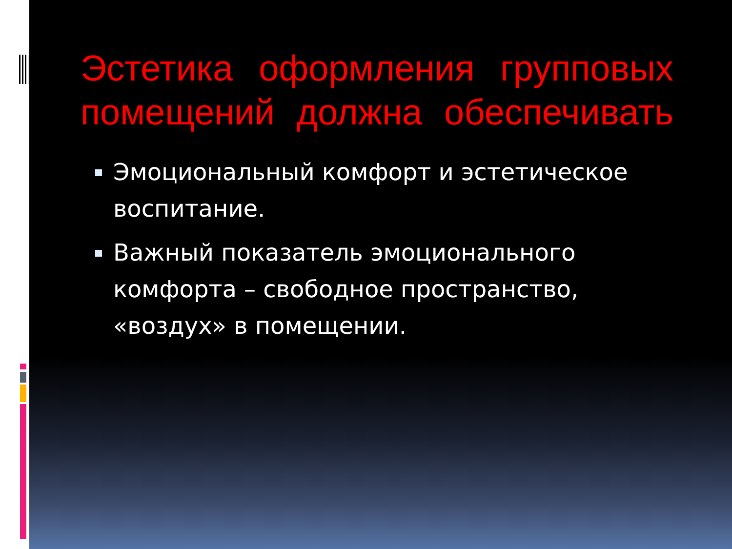Эстетика оформления групповых помещений должна обеспечивать
Эмоциональный комфорт и эстетическое воспитание.
Важный показатель эмоционального комфорта – свободное пространство, «воздух» в помещении.